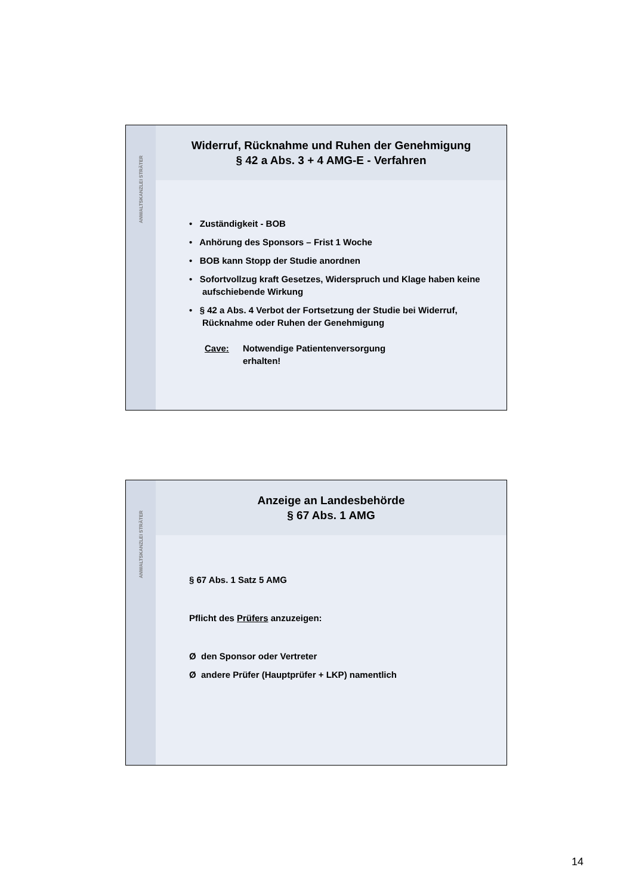ANWALTSKANZLEI STRÄTER
Widerruf, Rücknahme und Ruhen der Genehmigung
§ 42 a Abs. 3 + 4 AMG-E - Verfahren
• Zuständigkeit - BOB
• Anhörung des Sponsors – Frist 1 Woche
• BOB kann Stopp der Studie anordnen
• Sofortvollzug kraft Gesetzes, Widerspruch und Klage haben keine aufschiebende Wirkung
• § 42 a Abs. 4 Verbot der Fortsetzung der Studie bei Widerruf, Rücknahme oder Ruhen der Genehmigung
Cave: Notwendige Patientenversorgung
erhalten!
ANWALTSKANZLEI STRÄTER
Anzeige an Landesbehörde
§ 67 Abs. 1 AMG
§ 67 Abs. 1 Satz 5 AMG
Pflicht des Prüfers anzuzeigen:
Ø den Sponsor oder Vertreter
Ø andere Prüfer (Hauptprüfer + LKP) namentlich
14